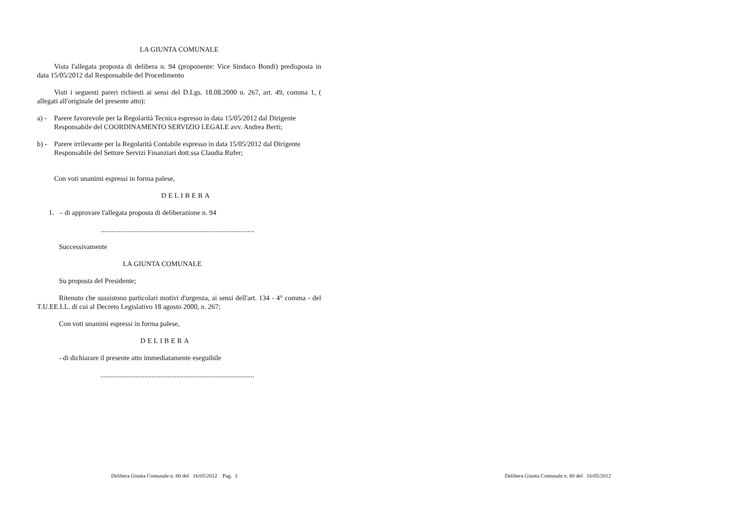LA GIUNTA COMUNALE
Vista l'allegata proposta di delibera n. 94 (proponente: Vice Sindaco Bondi) predisposta in data 15/05/2012 dal Responsabile del Procedimento
Visti i seguenti pareri richiesti ai sensi del D.Lgs. 18.08.2000 n. 267, art. 49, comma 1, ( allegati all'originale del presente atto):
a) - Parere favorevole per la Regolarità Tecnica espresso in data 15/05/2012 dal Dirigente Responsabile del COORDINAMENTO SERVIZIO LEGALE avv. Andrea Berti;
b) - Parere irrilevante per la Regolarità Contabile espresso in data 15/05/2012 dal Dirigente Responsabile del Settore Servizi Finanziari dott.ssa Claudia Rufer;
Con voti unanimi espressi in forma palese,
DELIBERA
1. – di approvare l'allegata proposta di deliberazione n. 94
.......................................................................................
Successivamente
LA GIUNTA COMUNALE
Su proposta del Presidente;
Ritenuto che sussistono particolari motivi d'urgenza, ai sensi dell'art. 134 - 4° comma - del T.U.EE.LL. di cui al Decreto Legislativo 18 agosto 2000, n. 267;
Con voti unanimi espressi in forma palese,
DELIBERA
- di dichiarare il presente atto immediatamente eseguibile
.......................................................................................
Delibera Giunta Comunale n. 80 del 16/05/2012 Pag. 3
Delibera Giunta Comunale n. 80 del 16/05/2012